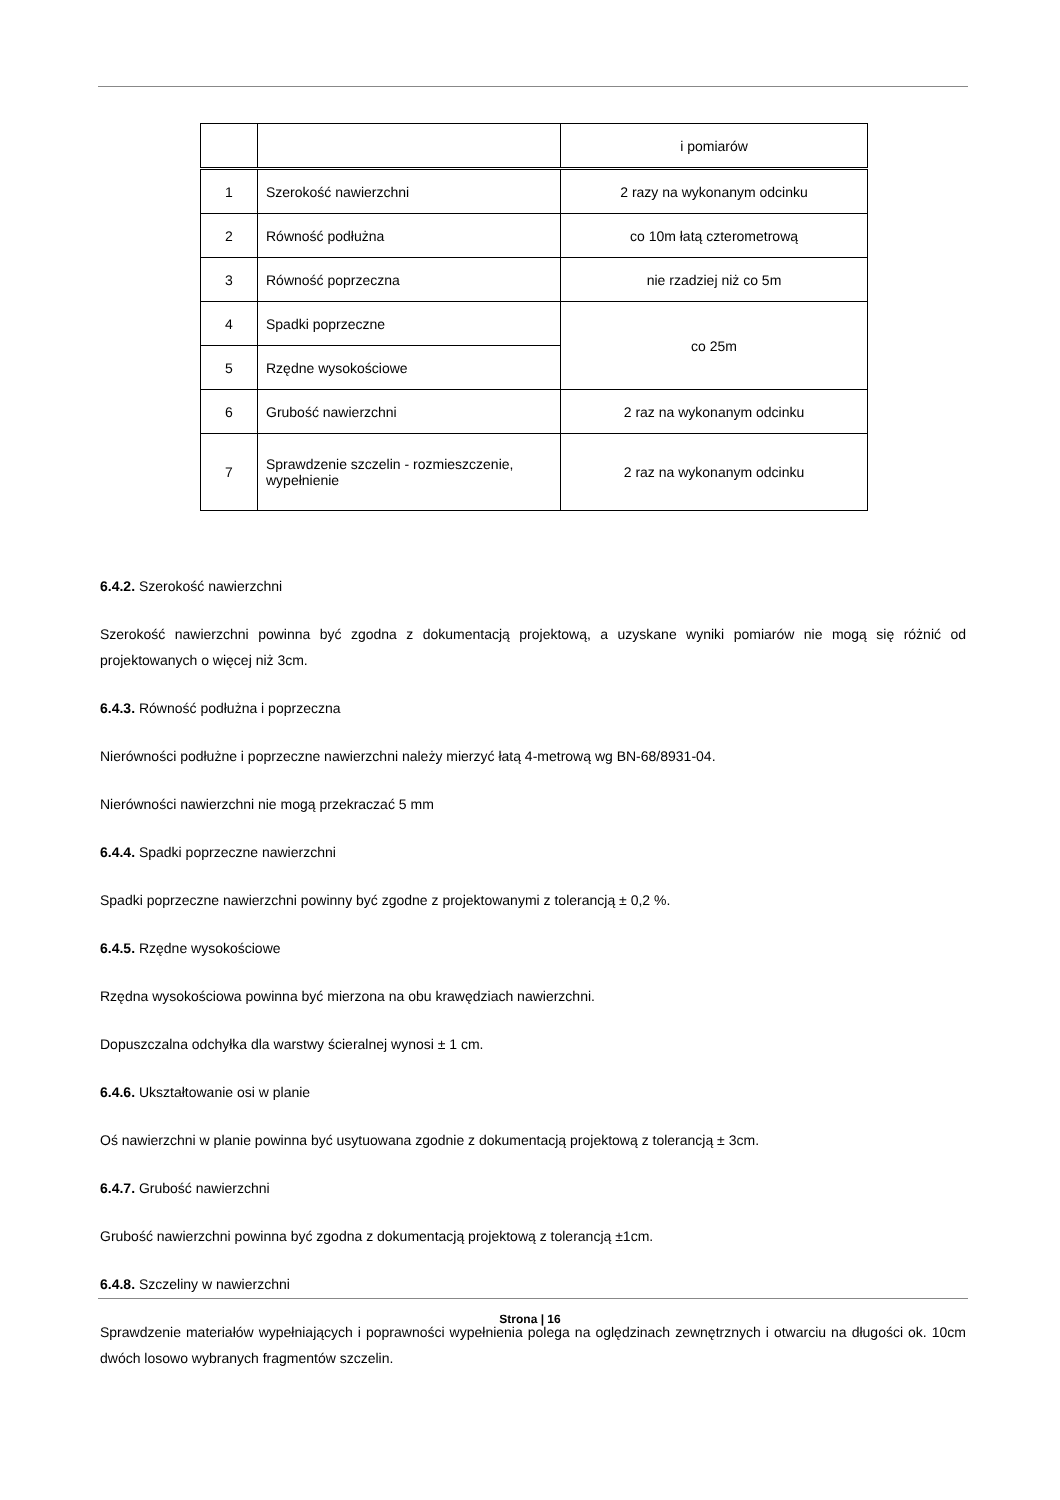| | | i pomiarów |
| 1 | Szerokość nawierzchni | 2 razy na wykonanym odcinku |
| 2 | Równość podłużna | co 10m łatą czterometrową |
| 3 | Równość poprzeczna | nie rzadziej niż co 5m |
| 4 | Spadki poprzeczne | co 25m |
| 5 | Rzędne wysokościowe | |
| 6 | Grubość nawierzchni | 2 raz na wykonanym odcinku |
| 7 | Sprawdzenie szczelin - rozmieszczenie, wypełnienie | 2 raz na wykonanym odcinku |
6.4.2. Szerokość nawierzchni
Szerokość nawierzchni powinna być zgodna z dokumentacją projektową, a uzyskane wyniki pomiarów nie mogą się różnić od projektowanych o więcej niż 3cm.
6.4.3. Równość podłużna i poprzeczna
Nierówności podłużne i poprzeczne nawierzchni należy mierzyć łatą 4-metrową wg BN-68/8931-04.
Nierówności nawierzchni nie mogą przekraczać 5 mm
6.4.4. Spadki poprzeczne nawierzchni
Spadki poprzeczne nawierzchni powinny być zgodne z projektowanymi z tolerancją ± 0,2 %.
6.4.5. Rzędne wysokościowe
Rzędna wysokościowa powinna być mierzona na obu krawędziach nawierzchni.
Dopuszczalna odchyłka dla warstwy ścieralnej wynosi ± 1 cm.
6.4.6. Ukształtowanie osi w planie
Oś nawierzchni w planie powinna być usytuowana zgodnie z dokumentacją projektową z tolerancją ± 3cm.
6.4.7. Grubość nawierzchni
Grubość nawierzchni powinna być zgodna z dokumentacją projektową z tolerancją ±1cm.
6.4.8. Szczeliny w nawierzchni
Sprawdzenie materiałów wypełniających i poprawności wypełnienia polega na oględzinach zewnętrznych i otwarciu na długości ok. 10cm dwóch losowo wybranych fragmentów szczelin.
Strona | 16